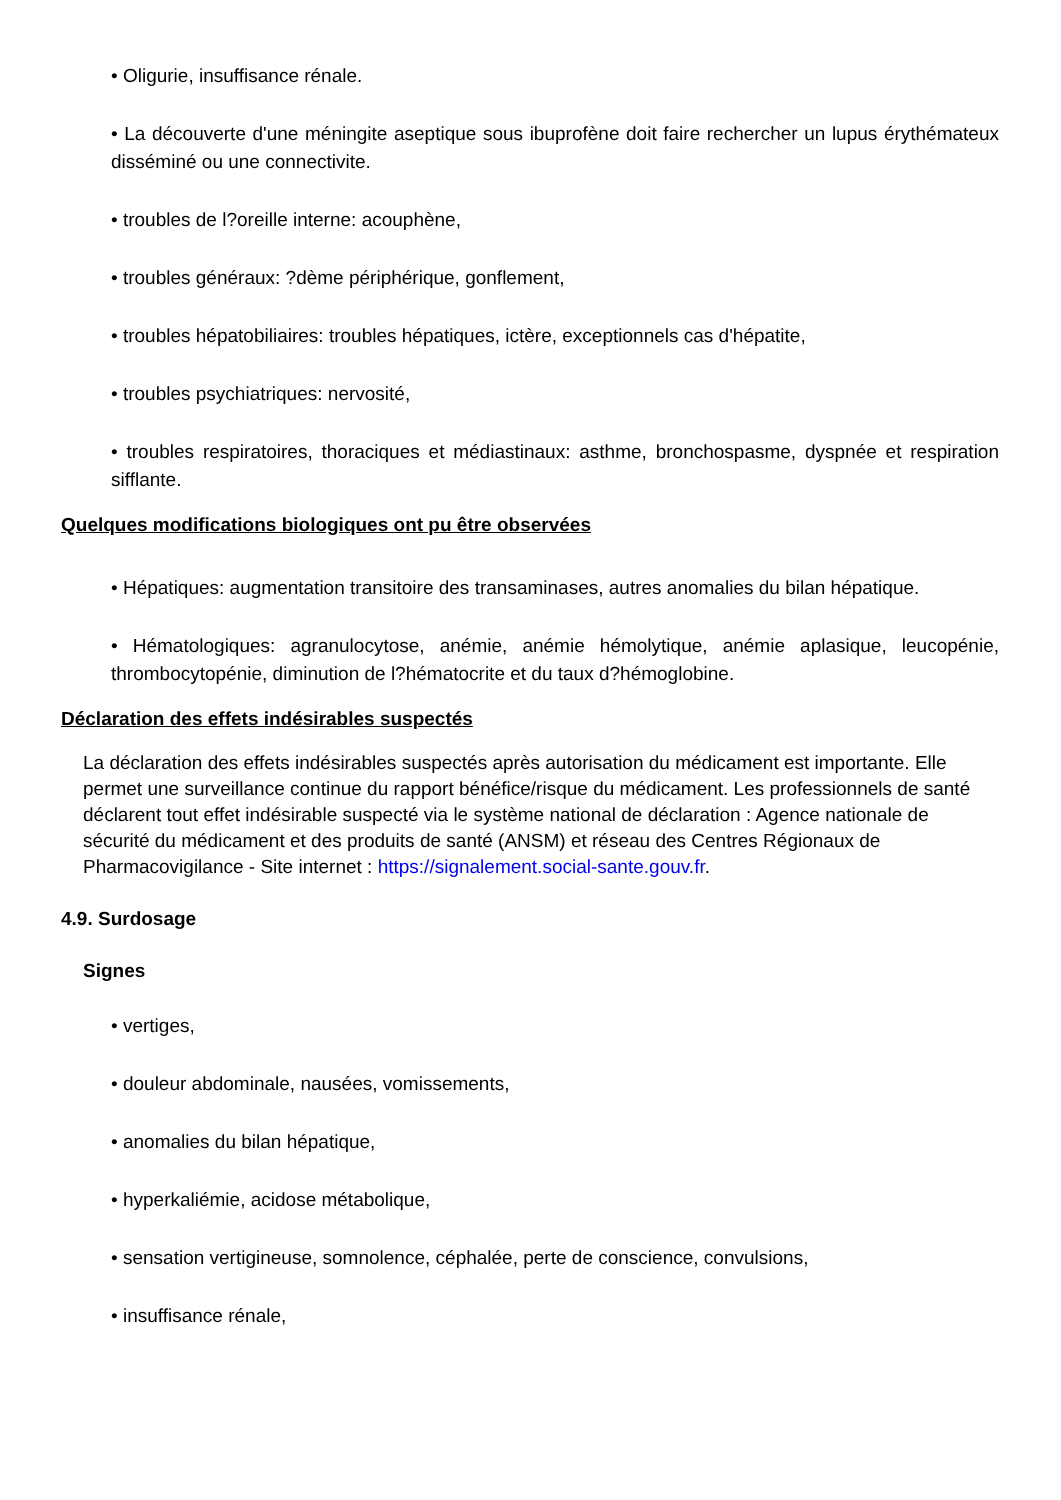• Oligurie, insuffisance rénale.
• La découverte d'une méningite aseptique sous ibuprofène doit faire rechercher un lupus érythémateux disséminé ou une connectivite.
• troubles de l?oreille interne: acouphène,
• troubles généraux: ?dème périphérique, gonflement,
• troubles hépatobiliaires: troubles hépatiques, ictère, exceptionnels cas d'hépatite,
• troubles psychiatriques: nervosité,
• troubles respiratoires, thoraciques et médiastinaux: asthme, bronchospasme, dyspnée et respiration sifflante.
Quelques modifications biologiques ont pu être observées
• Hépatiques: augmentation transitoire des transaminases, autres anomalies du bilan hépatique.
• Hématologiques: agranulocytose, anémie, anémie hémolytique, anémie aplasique, leucopénie, thrombocytopénie, diminution de l?hématocrite et du taux d?hémoglobine.
Déclaration des effets indésirables suspectés
La déclaration des effets indésirables suspectés après autorisation du médicament est importante. Elle permet une surveillance continue du rapport bénéfice/risque du médicament. Les professionnels de santé déclarent tout effet indésirable suspecté via le système national de déclaration : Agence nationale de sécurité du médicament et des produits de santé (ANSM) et réseau des Centres Régionaux de Pharmacovigilance - Site internet : https://signalement.social-sante.gouv.fr.
4.9. Surdosage
Signes
• vertiges,
• douleur abdominale, nausées, vomissements,
• anomalies du bilan hépatique,
• hyperkaliémie, acidose métabolique,
• sensation vertigineuse, somnolence, céphalée, perte de conscience, convulsions,
• insuffisance rénale,